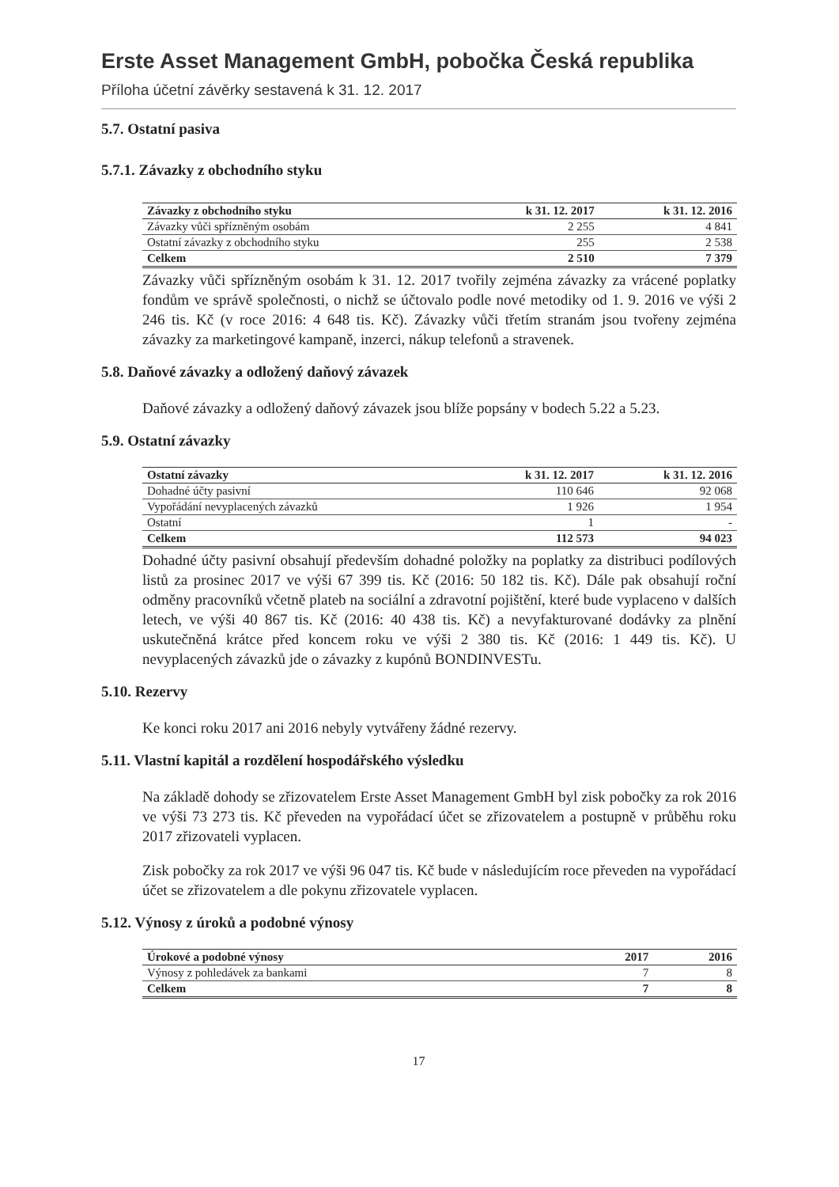Erste Asset Management GmbH, pobočka Česká republika
Příloha účetní závěrky sestavená k 31. 12. 2017
5.7. Ostatní pasiva
5.7.1. Závazky z obchodního styku
| Závazky z obchodního styku | k 31. 12. 2017 | k 31. 12. 2016 |
| --- | --- | --- |
| Závazky vůči spřízněným osobám | 2 255 | 4 841 |
| Ostatní závazky z obchodního styku | 255 | 2 538 |
| Celkem | 2 510 | 7 379 |
Závazky vůči spřízněným osobám k 31. 12. 2017 tvořily zejména závazky za vrácené poplatky fondům ve správě společnosti, o nichž se účtovalo podle nové metodiky od 1. 9. 2016 ve výši 2 246 tis. Kč (v roce 2016: 4 648 tis. Kč). Závazky vůči třetím stranám jsou tvořeny zejména závazky za marketingové kampaně, inzerci, nákup telefonů a stravenek.
5.8. Daňové závazky a odložený daňový závazek
Daňové závazky a odložený daňový závazek jsou blíže popsány v bodech 5.22 a 5.23.
5.9. Ostatní závazky
| Ostatní závazky | k 31. 12. 2017 | k 31. 12. 2016 |
| --- | --- | --- |
| Dohadné účty pasivní | 110 646 | 92 068 |
| Vypořádání nevyplacených závazků | 1 926 | 1 954 |
| Ostatní | 1 | - |
| Celkem | 112 573 | 94 023 |
Dohadné účty pasivní obsahují především dohadné položky na poplatky za distribuci podílových listů za prosinec 2017 ve výši 67 399 tis. Kč (2016: 50 182 tis. Kč). Dále pak obsahují roční odměny pracovníků včetně plateb na sociální a zdravotní pojištění, které bude vyplaceno v dalších letech, ve výši 40 867 tis. Kč (2016: 40 438 tis. Kč) a nevyfakturované dodávky za plnění uskutečněná krátce před koncem roku ve výši 2 380 tis. Kč (2016: 1 449 tis. Kč). U nevyplacených závazků jde o závazky z kupónů BONDINVESTu.
5.10. Rezervy
Ke konci roku 2017 ani 2016 nebyly vytvářeny žádné rezervy.
5.11. Vlastní kapitál a rozdělení hospodářského výsledku
Na základě dohody se zřizovatelem Erste Asset Management GmbH byl zisk pobočky za rok 2016 ve výši 73 273 tis. Kč převeden na vypořádací účet se zřizovatelem a postupně v průběhu roku 2017 zřizovateli vyplacen.
Zisk pobočky za rok 2017 ve výši 96 047 tis. Kč bude v následujícím roce převeden na vypořádací účet se zřizovatelem a dle pokynu zřizovatele vyplacen.
5.12. Výnosy z úroků a podobné výnosy
| Úrokové a podobné výnosy | 2017 | 2016 |
| --- | --- | --- |
| Výnosy z pohledávek za bankami | 7 | 8 |
| Celkem | 7 | 8 |
17